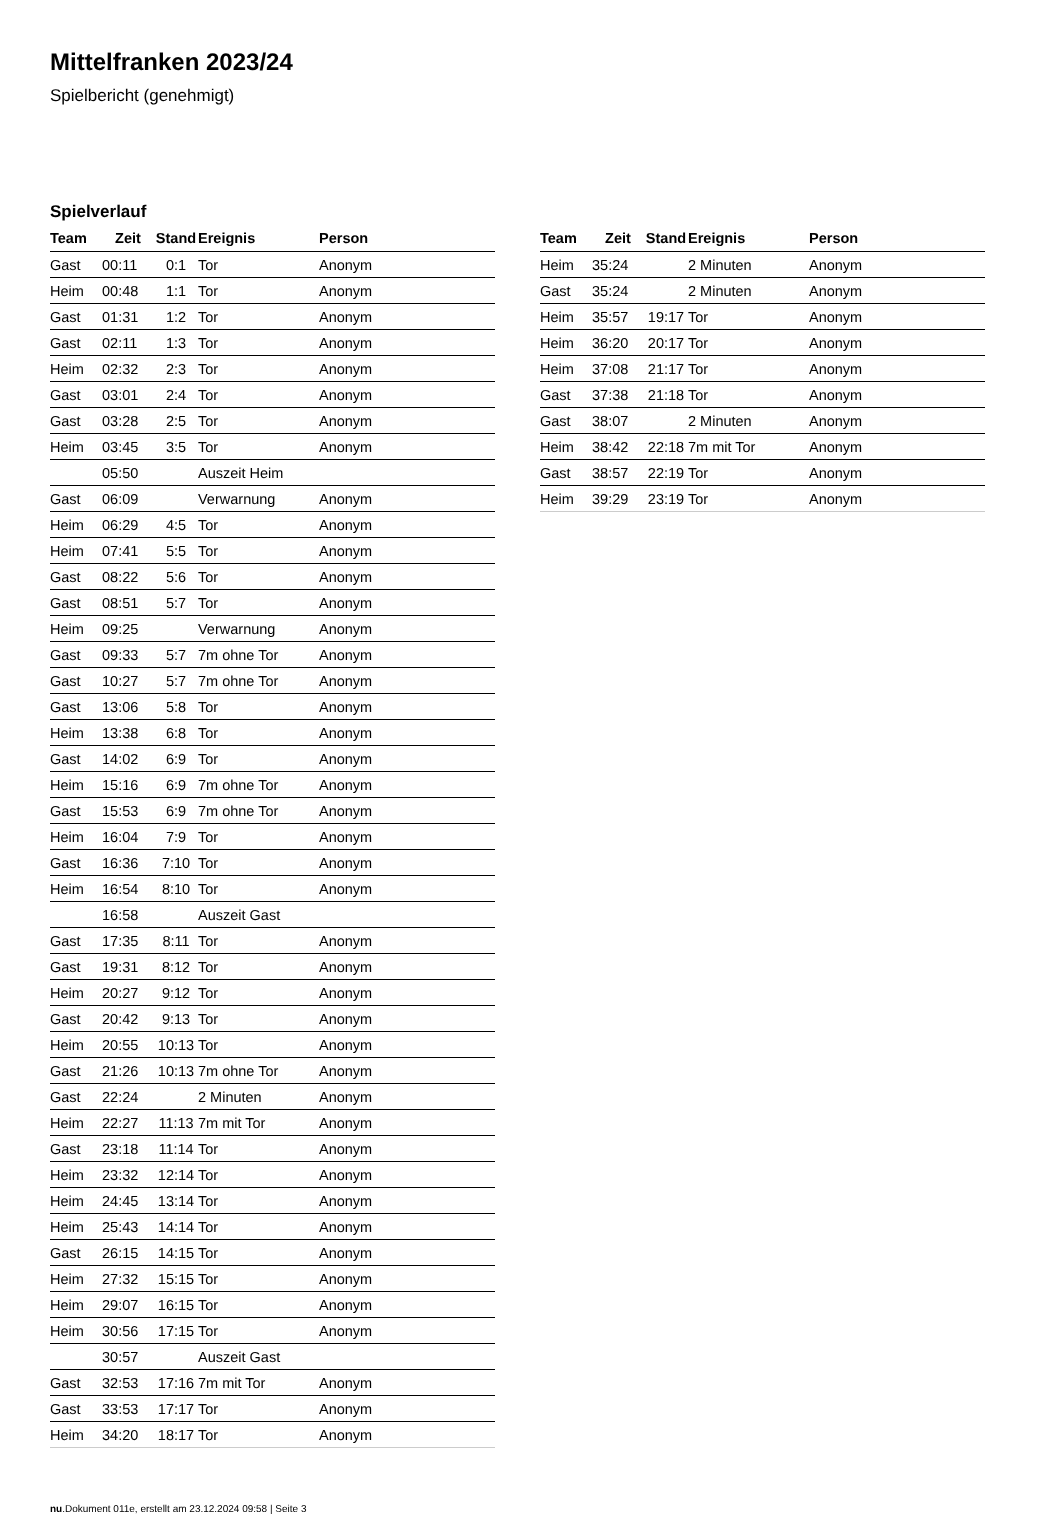Mittelfranken 2023/24
Spielbericht (genehmigt)
Spielverlauf
| Team | Zeit | Stand | Ereignis | Person |
| --- | --- | --- | --- | --- |
| Gast | 00:11 | 0:1 | Tor | Anonym |
| Heim | 00:48 | 1:1 | Tor | Anonym |
| Gast | 01:31 | 1:2 | Tor | Anonym |
| Gast | 02:11 | 1:3 | Tor | Anonym |
| Heim | 02:32 | 2:3 | Tor | Anonym |
| Gast | 03:01 | 2:4 | Tor | Anonym |
| Gast | 03:28 | 2:5 | Tor | Anonym |
| Heim | 03:45 | 3:5 | Tor | Anonym |
| | 05:50 | | Auszeit Heim | |
| Gast | 06:09 | | Verwarnung | Anonym |
| Heim | 06:29 | 4:5 | Tor | Anonym |
| Heim | 07:41 | 5:5 | Tor | Anonym |
| Gast | 08:22 | 5:6 | Tor | Anonym |
| Gast | 08:51 | 5:7 | Tor | Anonym |
| Heim | 09:25 | | Verwarnung | Anonym |
| Gast | 09:33 | 5:7 | 7m ohne Tor | Anonym |
| Gast | 10:27 | 5:7 | 7m ohne Tor | Anonym |
| Gast | 13:06 | 5:8 | Tor | Anonym |
| Heim | 13:38 | 6:8 | Tor | Anonym |
| Gast | 14:02 | 6:9 | Tor | Anonym |
| Heim | 15:16 | 6:9 | 7m ohne Tor | Anonym |
| Gast | 15:53 | 6:9 | 7m ohne Tor | Anonym |
| Heim | 16:04 | 7:9 | Tor | Anonym |
| Gast | 16:36 | 7:10 | Tor | Anonym |
| Heim | 16:54 | 8:10 | Tor | Anonym |
| | 16:58 | | Auszeit Gast | |
| Gast | 17:35 | 8:11 | Tor | Anonym |
| Gast | 19:31 | 8:12 | Tor | Anonym |
| Heim | 20:27 | 9:12 | Tor | Anonym |
| Gast | 20:42 | 9:13 | Tor | Anonym |
| Heim | 20:55 | 10:13 | Tor | Anonym |
| Gast | 21:26 | 10:13 | 7m ohne Tor | Anonym |
| Gast | 22:24 | | 2 Minuten | Anonym |
| Heim | 22:27 | 11:13 | 7m mit Tor | Anonym |
| Gast | 23:18 | 11:14 | Tor | Anonym |
| Heim | 23:32 | 12:14 | Tor | Anonym |
| Heim | 24:45 | 13:14 | Tor | Anonym |
| Heim | 25:43 | 14:14 | Tor | Anonym |
| Gast | 26:15 | 14:15 | Tor | Anonym |
| Heim | 27:32 | 15:15 | Tor | Anonym |
| Heim | 29:07 | 16:15 | Tor | Anonym |
| Heim | 30:56 | 17:15 | Tor | Anonym |
| | 30:57 | | Auszeit Gast | |
| Gast | 32:53 | 17:16 | 7m mit Tor | Anonym |
| Gast | 33:53 | 17:17 | Tor | Anonym |
| Heim | 34:20 | 18:17 | Tor | Anonym |
| Team | Zeit | Stand | Ereignis | Person |
| --- | --- | --- | --- | --- |
| Heim | 35:24 | | 2 Minuten | Anonym |
| Gast | 35:24 | | 2 Minuten | Anonym |
| Heim | 35:57 | 19:17 | Tor | Anonym |
| Heim | 36:20 | 20:17 | Tor | Anonym |
| Heim | 37:08 | 21:17 | Tor | Anonym |
| Gast | 37:38 | 21:18 | Tor | Anonym |
| Gast | 38:07 | | 2 Minuten | Anonym |
| Heim | 38:42 | 22:18 | 7m mit Tor | Anonym |
| Gast | 38:57 | 22:19 | Tor | Anonym |
| Heim | 39:29 | 23:19 | Tor | Anonym |
nu.Dokument 011e, erstellt am 23.12.2024 09:58 | Seite 3